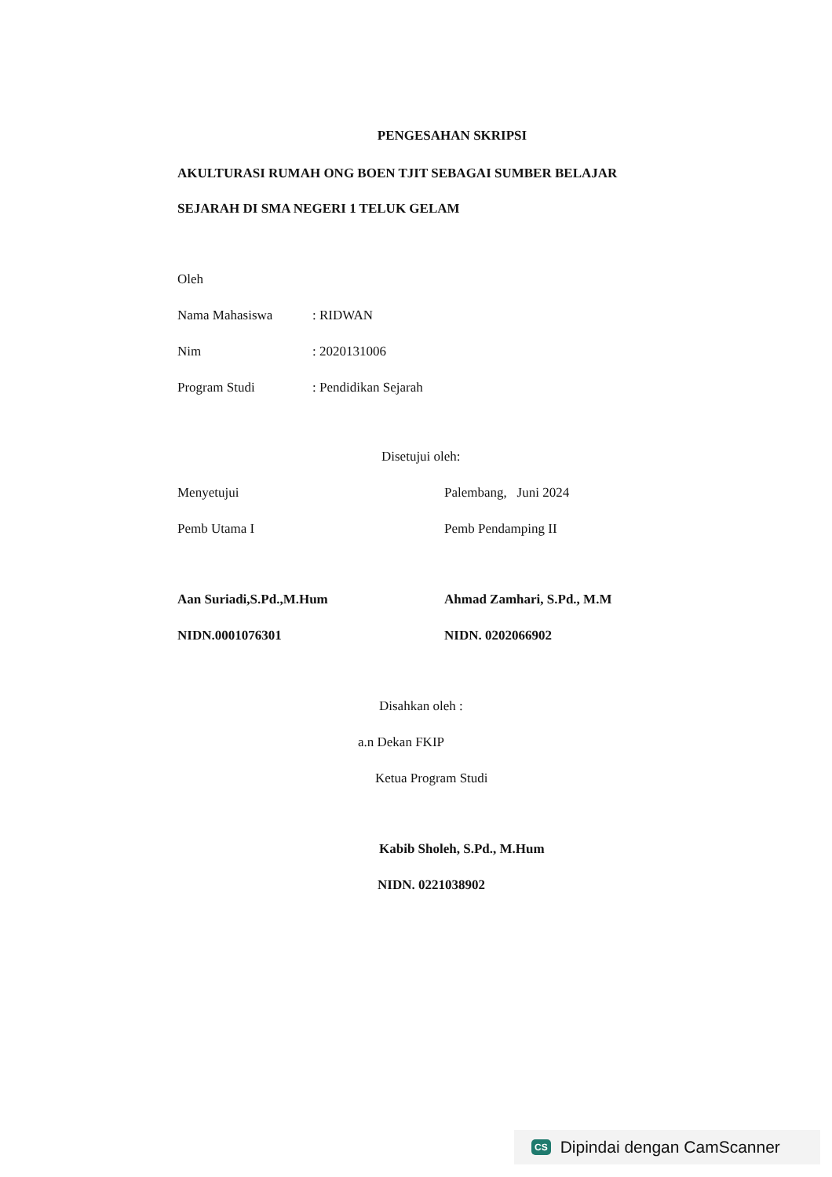PENGESAHAN SKRIPSI
AKULTURASI RUMAH ONG BOEN TJIT SEBAGAI SUMBER BELAJAR
SEJARAH DI SMA NEGERI 1 TELUK GELAM
Oleh
Nama Mahasiswa : RIDWAN
Nim : 2020131006
Program Studi : Pendidikan Sejarah
Disetujui oleh:
Menyetujui
Pemb Utama I
Aan Suriadi,S.Pd.,M.Hum
NIDN.0001076301
Palembang, Juni 2024
Pemb Pendamping II
Ahmad Zamhari, S.Pd., M.M
NIDN. 0202066902
Disahkan oleh :
a.n Dekan FKIP
Ketua Program Studi
Kabib Sholeh, S.Pd., M.Hum
NIDN. 0221038902
CS Dipindai dengan CamScanner